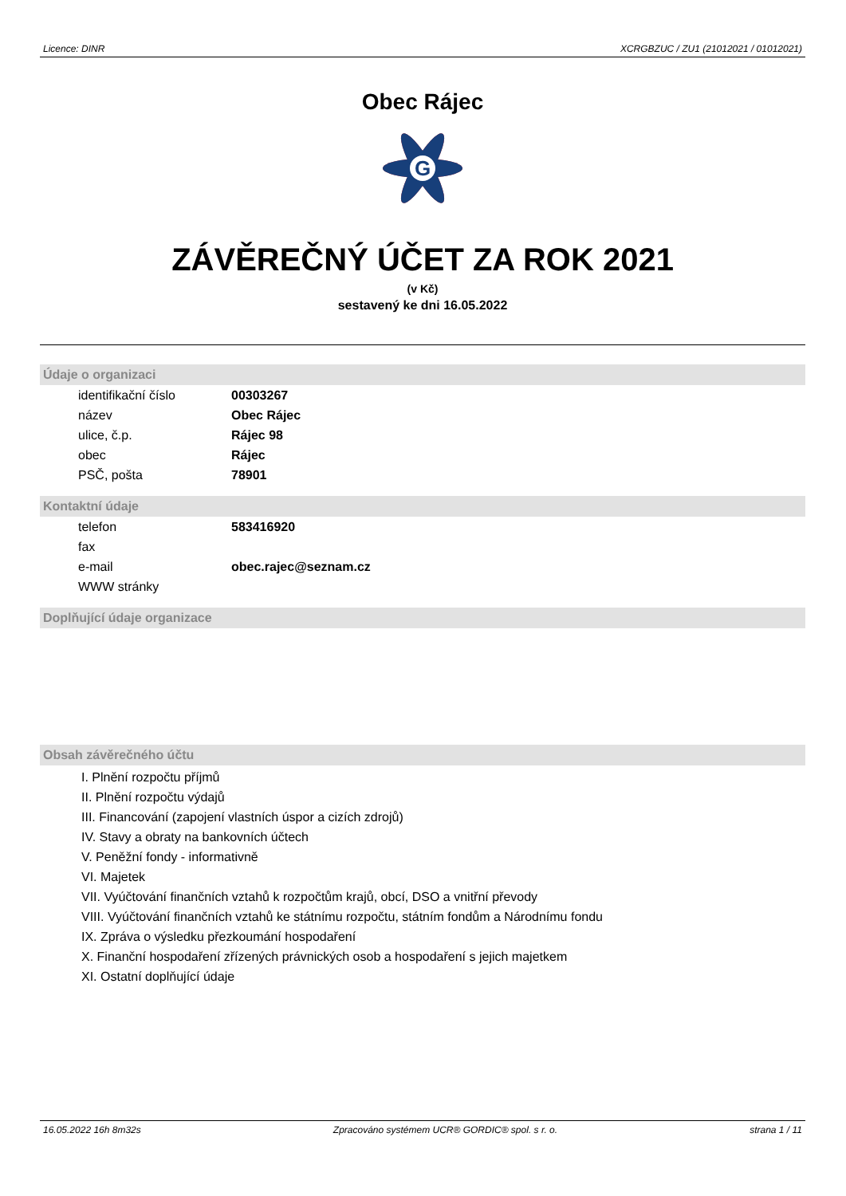Licence: DINR XCRGBZUC / ZU1 (21012021 / 01012021)
Obec Rájec
G
ZÁVĚREČNÝ ÚČET ZA ROK 2021
(v Kč)
sestavený ke dni 16.05.2022
Údaje o organizaci
| identifikační číslo | 00303267 |
| název | Obec Rájec |
| ulice, č.p. | Rájec 98 |
| obec | Rájec |
| PSČ, pošta | 78901 |
Kontaktní údaje
| telefon | 583416920 |
| fax | |
| e-mail | obec.rajec@seznam.cz |
| WWW stránky | |
Doplňující údaje organizace
Obsah závěrečného účtu
I. Plnění rozpočtu příjmů
II. Plnění rozpočtu výdajů
III. Financování (zapojení vlastních úspor a cizích zdrojů)
IV. Stavy a obraty na bankovních účtech
V. Peněžní fondy - informativně
VI. Majetek
VII. Vyúčtování finančních vztahů k rozpočtům krajů, obcí, DSO a vnitřní převody
VIII. Vyúčtování finančních vztahů ke státnímu rozpočtu, státním fondům a Národnímu fondu
IX. Zpráva o výsledku přezkoumání hospodaření
X. Finanční hospodaření zřízených právnických osob a hospodaření s jejich majetkem
XI. Ostatní doplňující údaje
16.05.2022 16h 8m32s Zpracováno systémem UCR® GORDIC® spol. s r. o. strana 1 / 11